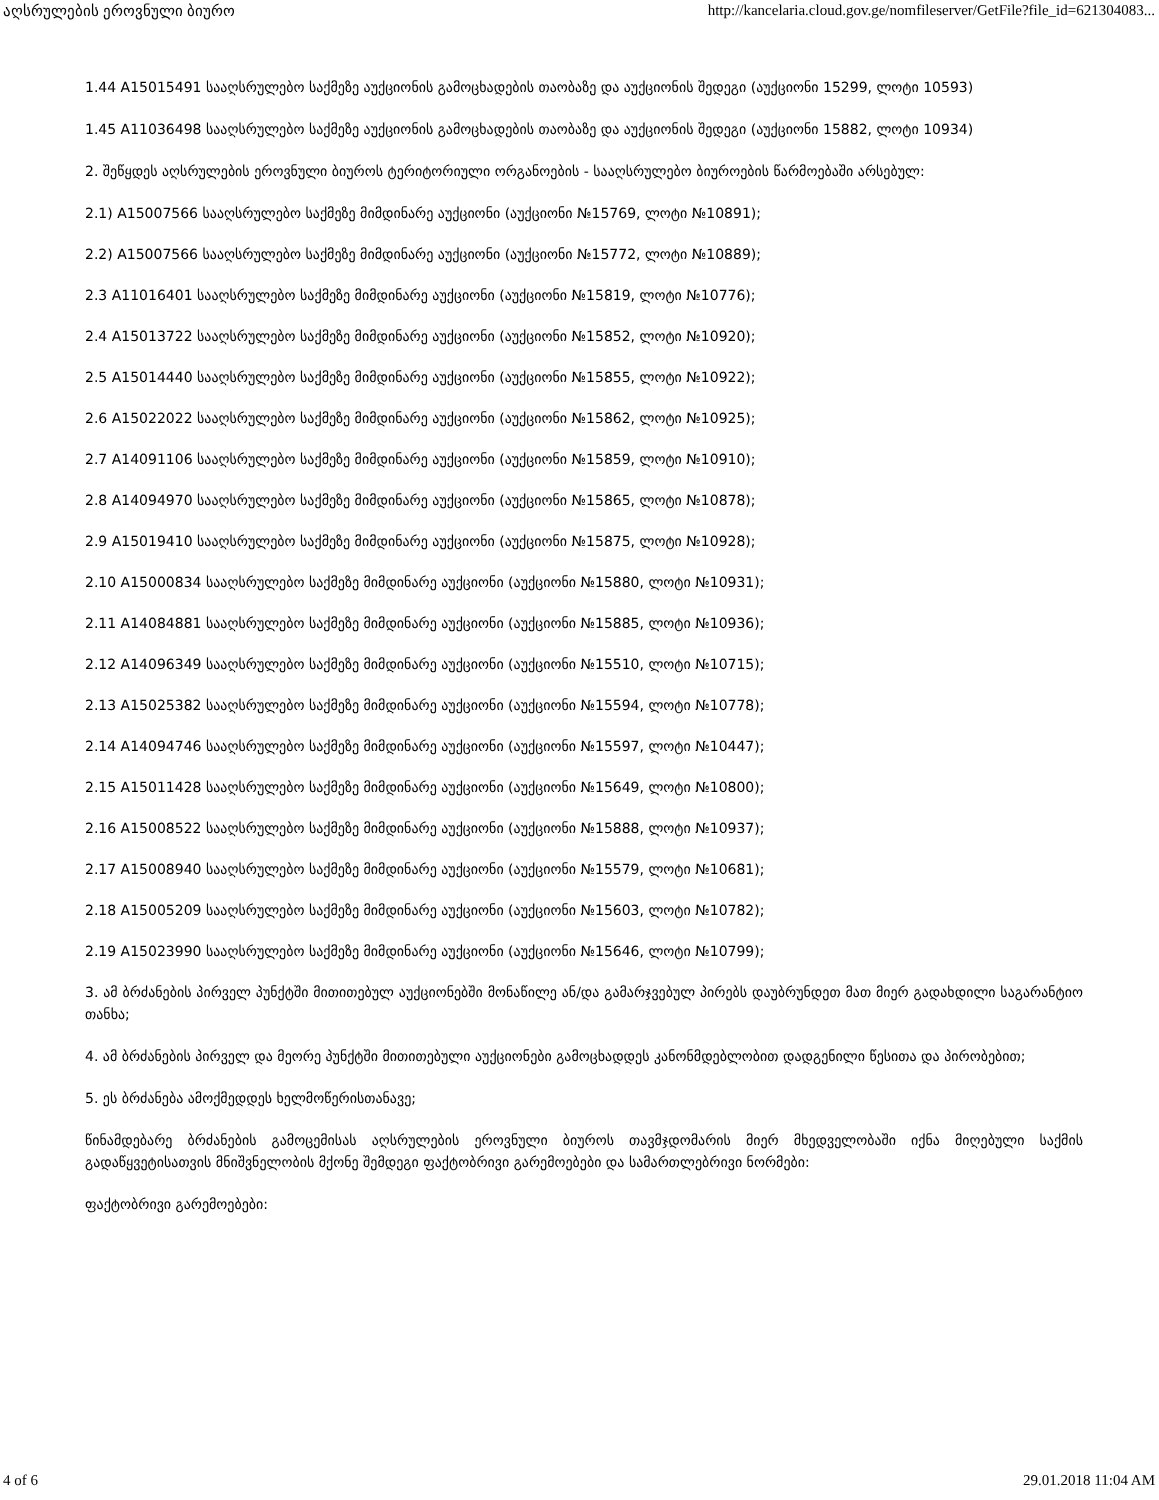აღსრულების ეროვნული ბიურო http://kancelaria.cloud.gov.ge/nomfileserver/GetFile?file_id=621304083...
1.44 A15015491 სააღსრულებო საქმეზე აუქციონის გამოცხადების თაობაზე და აუქციონის შედეგი (აუქციონი 15299, ლოტი 10593)
1.45 A11036498 სააღსრულებო საქმეზე აუქციონის გამოცხადების თაობაზე და აუქციონის შედეგი (აუქციონი 15882, ლოტი 10934)
2. შეწყდეს აღსრულების ეროვნული ბიუროს ტერიტორიული ორგანოების - სააღსრულებო ბიუროების წარმოებაში არსებულ:
2.1) A15007566 სააღსრულებო საქმეზე მიმდინარე აუქციონი (აუქციონი №15769, ლოტი №10891);
2.2) A15007566 სააღსრულებო საქმეზე მიმდინარე აუქციონი (აუქციონი №15772, ლოტი №10889);
2.3 A11016401 სააღსრულებო საქმეზე მიმდინარე აუქციონი (აუქციონი №15819, ლოტი №10776);
2.4 A15013722 სააღსრულებო საქმეზე მიმდინარე აუქციონი (აუქციონი №15852, ლოტი №10920);
2.5 A15014440 სააღსრულებო საქმეზე მიმდინარე აუქციონი (აუქციონი №15855, ლოტი №10922);
2.6 A15022022 სააღსრულებო საქმეზე მიმდინარე აუქციონი (აუქციონი №15862, ლოტი №10925);
2.7 A14091106 სააღსრულებო საქმეზე მიმდინარე აუქციონი (აუქციონი №15859, ლოტი №10910);
2.8 A14094970 სააღსრულებო საქმეზე მიმდინარე აუქციონი (აუქციონი №15865, ლოტი №10878);
2.9 A15019410 სააღსრულებო საქმეზე მიმდინარე აუქციონი (აუქციონი №15875, ლოტი №10928);
2.10 A15000834 სააღსრულებო საქმეზე მიმდინარე აუქციონი (აუქციონი №15880, ლოტი №10931);
2.11 A14084881 სააღსრულებო საქმეზე მიმდინარე აუქციონი (აუქციონი №15885, ლოტი №10936);
2.12 A14096349 სააღსრულებო საქმეზე მიმდინარე აუქციონი (აუქციონი №15510, ლოტი №10715);
2.13 A15025382 სააღსრულებო საქმეზე მიმდინარე აუქციონი (აუქციონი №15594, ლოტი №10778);
2.14 A14094746 სააღსრულებო საქმეზე მიმდინარე აუქციონი (აუქციონი №15597, ლოტი №10447);
2.15 A15011428 სააღსრულებო საქმეზე მიმდინარე აუქციონი (აუქციონი №15649, ლოტი №10800);
2.16 A15008522 სააღსრულებო საქმეზე მიმდინარე აუქციონი (აუქციონი №15888, ლოტი №10937);
2.17 A15008940 სააღსრულებო საქმეზე მიმდინარე აუქციონი (აუქციონი №15579, ლოტი №10681);
2.18 A15005209 სააღსრულებო საქმეზე მიმდინარე აუქციონი (აუქციონი №15603, ლოტი №10782);
2.19 A15023990 სააღსრულებო საქმეზე მიმდინარე აუქციონი (აუქციონი №15646, ლოტი №10799);
3. ამ ბრძანების პირველ პუნქტში მითითებულ აუქციონებში მონაწილე ან/და გამარჯვებულ პირებს დაუბრუნდეთ მათ მიერ გადახდილი საგარანტიო თანხა;
4. ამ ბრძანების პირველ და მეორე პუნქტში მითითებული აუქციონები გამოცხადდეს კანონმდებლობით დადგენილი წესითა და პირობებით;
5. ეს ბრძანება ამოქმედდეს ხელმოწერისთანავე;
წინამდებარე ბრძანების გამოცემისას აღსრულების ეროვნული ბიუროს თავმჯდომარის მიერ მხედველობაში იქნა მიღებული საქმის გადაწყვეტისათვის მნიშვნელობის მქონე შემდეგი ფაქტობრივი გარემოებები და სამართლებრივი ნორმები:
ფაქტობრივი გარემოებები:
4 of 6 29.01.2018 11:04 AM